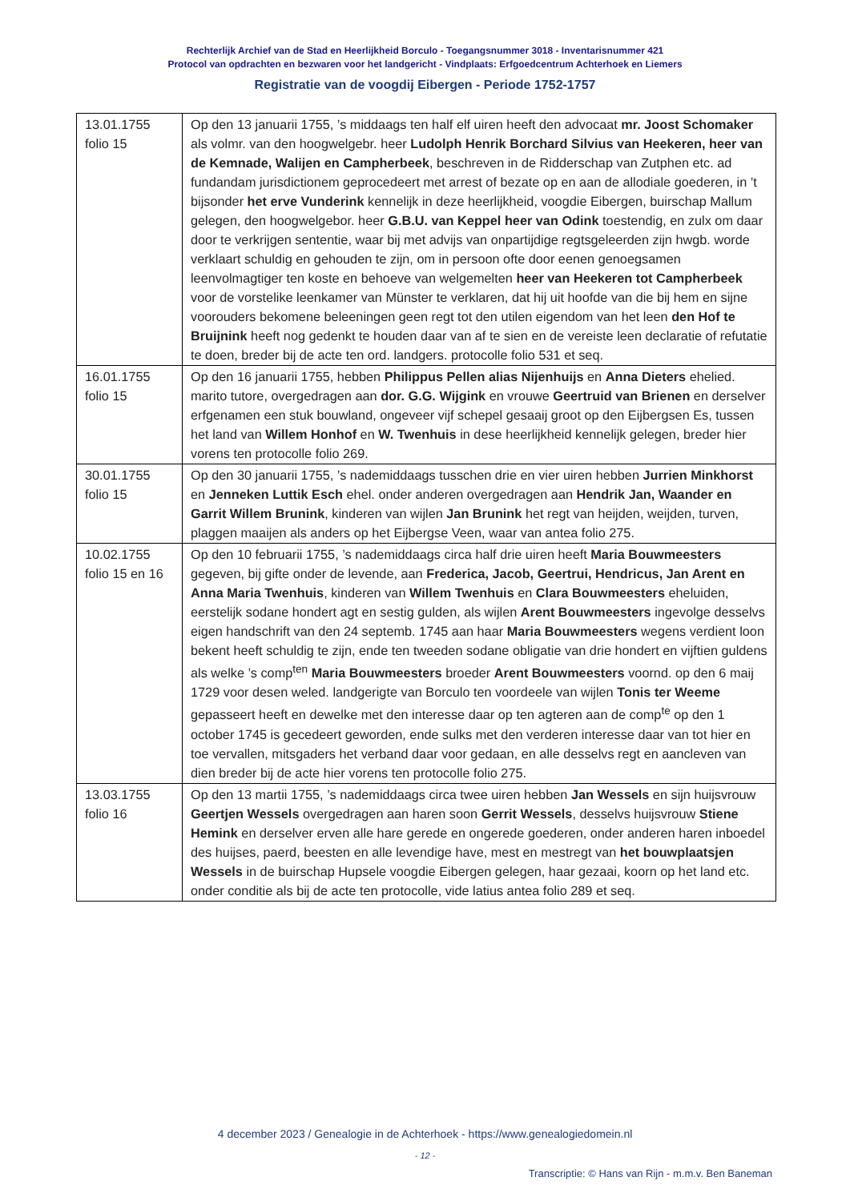Rechterlijk Archief van de Stad en Heerlijkheid Borculo - Toegangsnummer 3018 - Inventarisnummer 421
Protocol van opdrachten en bezwaren voor het landgericht - Vindplaats: Erfgoedcentrum Achterhoek en Liemers
Registratie van de voogdij Eibergen - Periode 1752-1757
| 13.01.1755 folio 15 | Op den 13 januarii 1755, ’s middaags ten half elf uiren heeft den advocaat mr. Joost Schomaker als volmr. van den hoogwelgebr. heer Ludolph Henrik Borchard Silvius van Heekeren, heer van de Kemnade, Walijen en Campherbeek , beschreven in de Ridderschap van Zutphen etc. ad fundandam jurisdictionem geprocedeert met arrest of bezate op en aan de allodiale goederen, in ’t bijsonder het erve Vunderink kennelijk in deze heerlijkheid, voogdie Eibergen, buirschap Mallum gelegen, den hoogwelgebor. heer G.B.U. van Keppel heer van Odink toestendig, en zulx om daar door te verkrijgen sententie, waar bij met advijs van onpartijdige regtsgeleerden zijn hwgb. worde verklaart schuldig en gehouden te zijn, om in persoon ofte door eenen genoegsamen leenvolmagtiger ten koste en behoeve van welgemelten heer van Heekeren tot Campherbeek voor de vorstelike leenkamer van Münster te verklaren, dat hij uit hoofde van die bij hem en sijne voorouders bekomene beleeningen geen regt tot den utilen eigendom van het leen den Hof te Bruijnink heeft nog gedenkt te houden daar van af te sien en de vereiste leen declaratie of refutatie te doen, breder bij de acte ten ord. landgers. protocolle folio 531 et seq. |
| 16.01.1755 folio 15 | Op den 16 januarii 1755, hebben Philippus Pellen alias Nijenhuijs en Anna Dieters ehelied. marito tutore, overgedragen aan dor. G.G. Wijgink en vrouwe Geertruid van Brienen en derselver erfgenamen een stuk bouwland, ongeveer vijf schepel gesaaij groot op den Eijbergsen Es, tussen het land van Willem Honhof en W. Twenhuis in dese heerlijkheid kennelijk gelegen, breder hier vorens ten protocolle folio 269. |
| 30.01.1755 folio 15 | Op den 30 januarii 1755, ’s nademiddaags tusschen drie en vier uiren hebben Jurrien Minkhorst en Jenneken Luttik Esch ehel. onder anderen overgedragen aan Hendrik Jan, Waander en Garrit Willem Brunink , kinderen van wijlen Jan Brunink het regt van heijden, weijden, turven, plaggen maaijen als anders op het Eijbergse Veen, waar van antea folio 275. |
| 10.02.1755 folio 15 en 16 | Op den 10 februarii 1755, ’s nademiddaags circa half drie uiren heeft Maria Bouwmeesters gegeven, bij gifte onder de levende, aan Frederica, Jacob, Geertrui, Hendricus, Jan Arent en Anna Maria Twenhuis , kinderen van Willem Twenhuis en Clara Bouwmeesters eheluiden, eerstelijk sodane hondert agt en sestig gulden, als wijlen Arent Bouwmeesters ingevolge desselvs eigen handschrift van den 24 septemb. 1745 aan haar Maria Bouwmeesters wegens verdient loon bekent heeft schuldig te zijn, ende ten tweeden sodane obligatie van drie hondert en vijftien guldens als welke ’s comp<sup>ten</sup> Maria Bouwmeesters broeder Arent Bouwmeesters voornd. op den 6 maij 1729 voor desen weled. landgerigte van Borculo ten voordeele van wijlen Tonis ter Weeme gepasseert heeft en dewelke met den interesse daar op ten agteren aan de comp<sup>te</sup> op den 1 october 1745 is gecedeert geworden, ende sulks met den verderen interesse daar van tot hier en toe vervallen, mitsgaders het verband daar voor gedaan, en alle desselvs regt en aancleven van dien breder bij de acte hier vorens ten protocolle folio 275. |
| 13.03.1755 folio 16 | Op den 13 martii 1755, ’s nademiddaags circa twee uiren hebben Jan Wessels en sijn huijsvrouw Geertjen Wessels overgedragen aan haren soon Gerrit Wessels , desselvs huijsvrouw Stiene Hemink en derselver erven alle hare gerede en ongerede goederen, onder anderen haren inboedel des huijses, paerd, beesten en alle levendige have, mest en mestregt van het bouwplaatsjen Wessels in de buirschap Hupsele voogdie Eibergen gelegen, haar gezaai, koorn op het land etc. onder conditie als bij de acte ten protocolle, vide latius antea folio 289 et seq. |
4 december 2023 / Genealogie in de Achterhoek - https://www.genealogiedomein.nl
- 12 -
Transcriptie: © Hans van Rijn - m.m.v. Ben Baneman